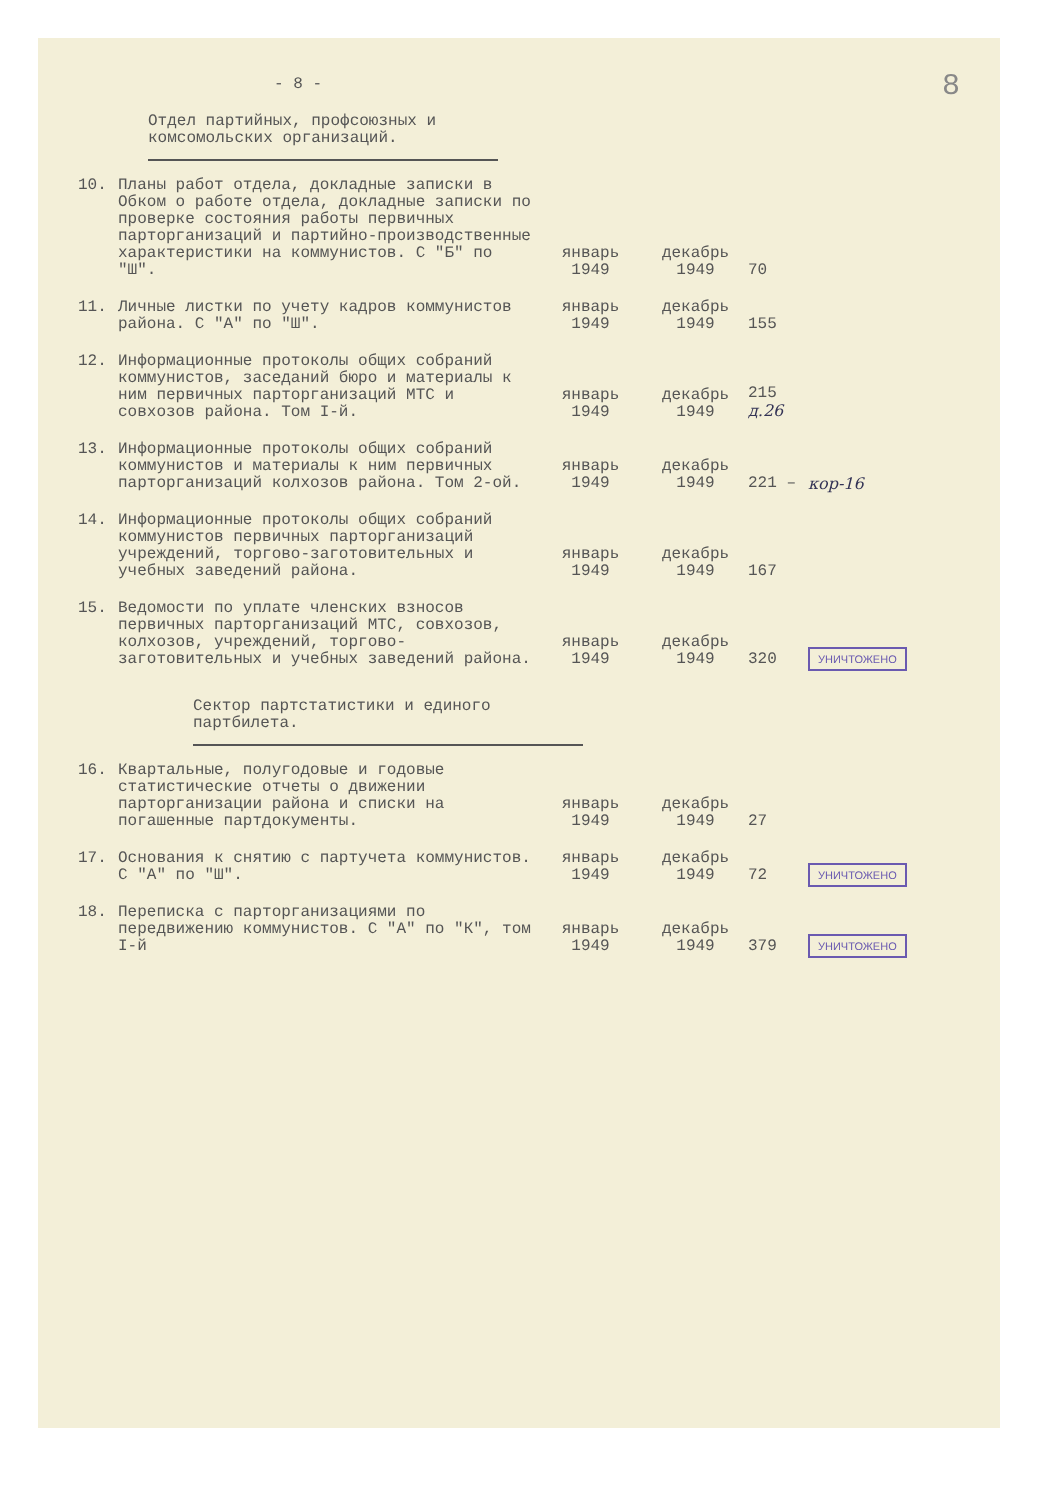8
- 8 -
Отдел партийных, профсоюзных и комсомольских организаций.
| 10. | Планы работ отдела, докладные записки в Обком о работе отдела, докладные записки по проверке состояния работы первичных парторганизаций и партийно-производственные характеристики на коммунистов. С "Б" по "Ш". | январь 1949 | декабрь 1949 | 70 | |
| 11. | Личные листки по учету кадров коммунистов района. С "А" по "Ш". | январь 1949 | декабрь 1949 | 155 | |
| 12. | Информационные протоколы общих собраний коммунистов, заседаний бюро и материалы к ним первичных парторганизаций МТС и совхозов района. Том I-й. | январь 1949 | декабрь 1949 | 215 д.26 | |
| 13. | Информационные протоколы общих собраний коммунистов и материалы к ним первичных парторганизаций колхозов района. Том 2-ой. | январь 1949 | декабрь 1949 | 221 – | кор-16 |
| 14. | Информационные протоколы общих собраний коммунистов первичных парторганизаций учреждений, торгово-заготовительных и учебных заведений района. | январь 1949 | декабрь 1949 | 167 | |
| 15. | Ведомости по уплате членских взносов первичных парторганизаций МТС, совхозов, колхозов, учреждений, торгово-заготовительных и учебных заведений района. | январь 1949 | декабрь 1949 | 320 | УНИЧТОЖЕНО |
Сектор партстатистики и единого партбилета.
| 16. | Квартальные, полугодовые и годовые статистические отчеты о движении парторганизации района и списки на погашенные партдокументы. | январь 1949 | декабрь 1949 | 27 | |
| 17. | Основания к снятию с партучета коммунистов. С "А" по "Ш". | январь 1949 | декабрь 1949 | 72 | УНИЧТОЖЕНО |
| 18. | Переписка с парторганизациями по передвижению коммунистов. С "А" по "К", том I-й | январь 1949 | декабрь 1949 | 379 | УНИЧТОЖЕНО |